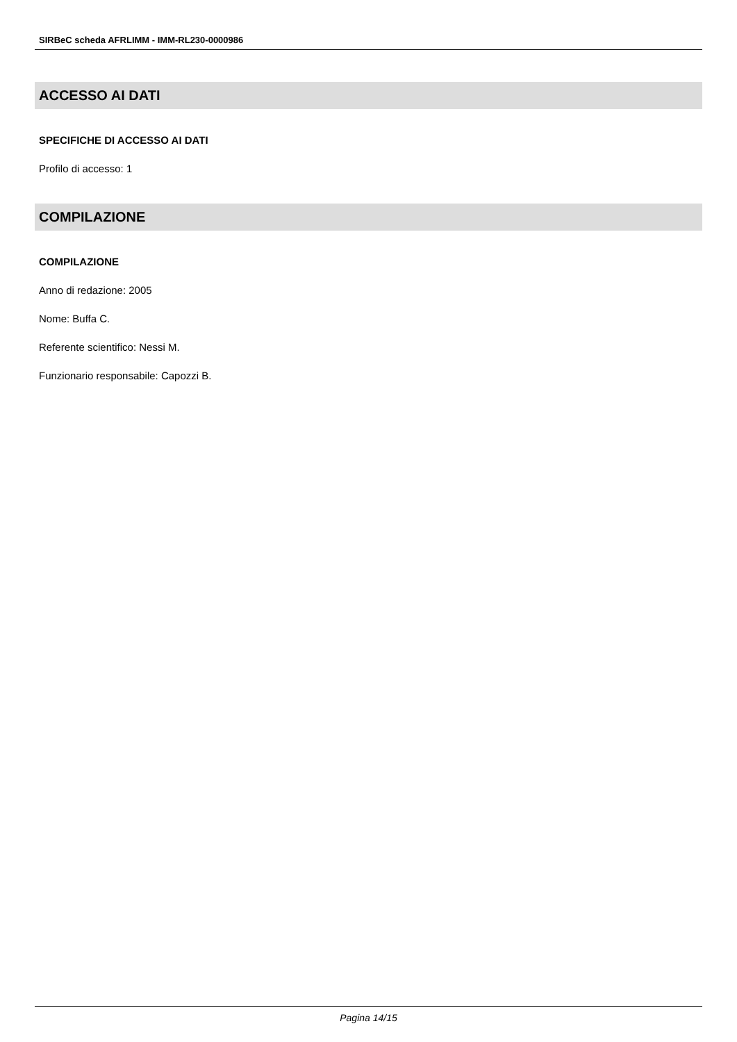SIRBeC scheda AFRLIMM - IMM-RL230-0000986
ACCESSO AI DATI
SPECIFICHE DI ACCESSO AI DATI
Profilo di accesso: 1
COMPILAZIONE
COMPILAZIONE
Anno di redazione: 2005
Nome: Buffa C.
Referente scientifico: Nessi M.
Funzionario responsabile: Capozzi B.
Pagina 14/15